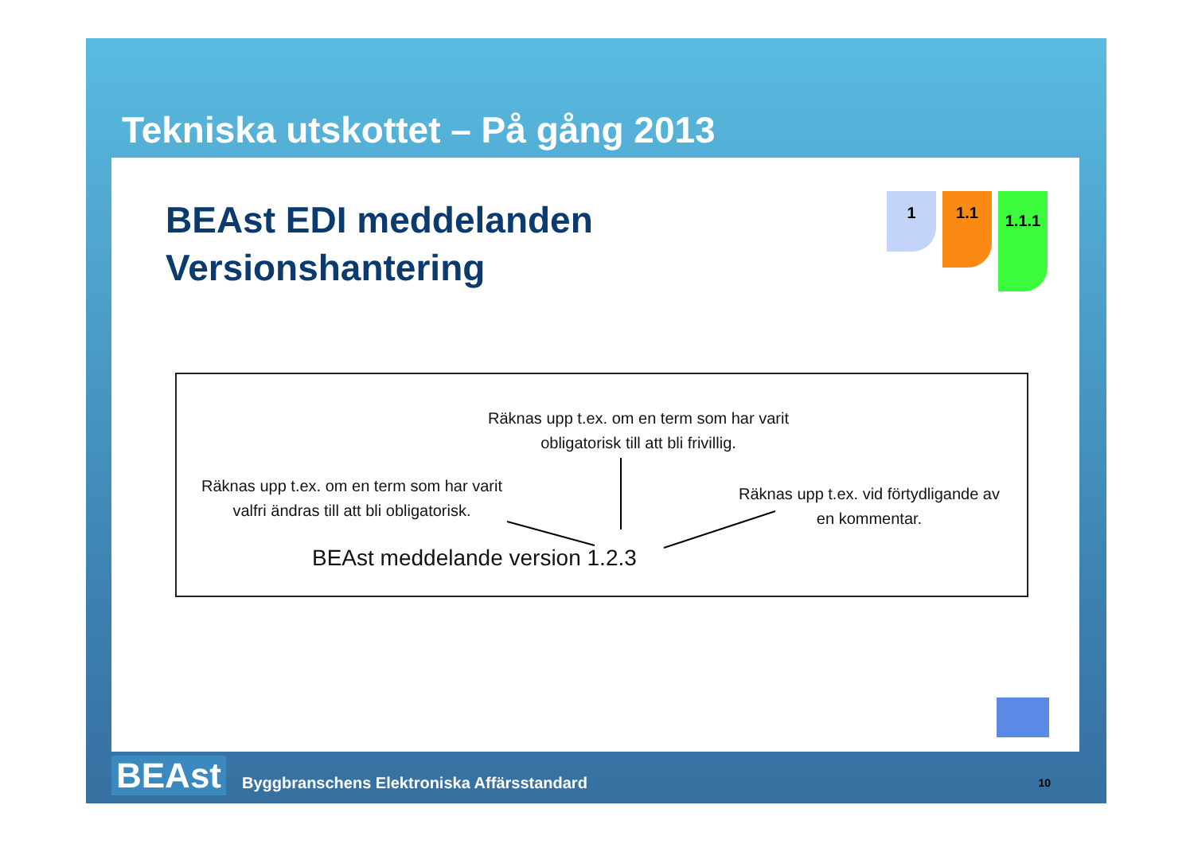Tekniska utskottet – På gång 2013
BEAst EDI meddelanden
Versionshantering
1
1.1
1.1.1
Räknas upp t.ex. om en term som har varit obligatorisk till att bli frivillig.
Räknas upp t.ex. om en term som har varit valfri ändras till att bli obligatorisk.
Räknas upp t.ex. vid förtydligande av en kommentar.
BEAst meddelande version 1.2.3
BEAst Byggbranschens Elektroniska Affärsstandard 10